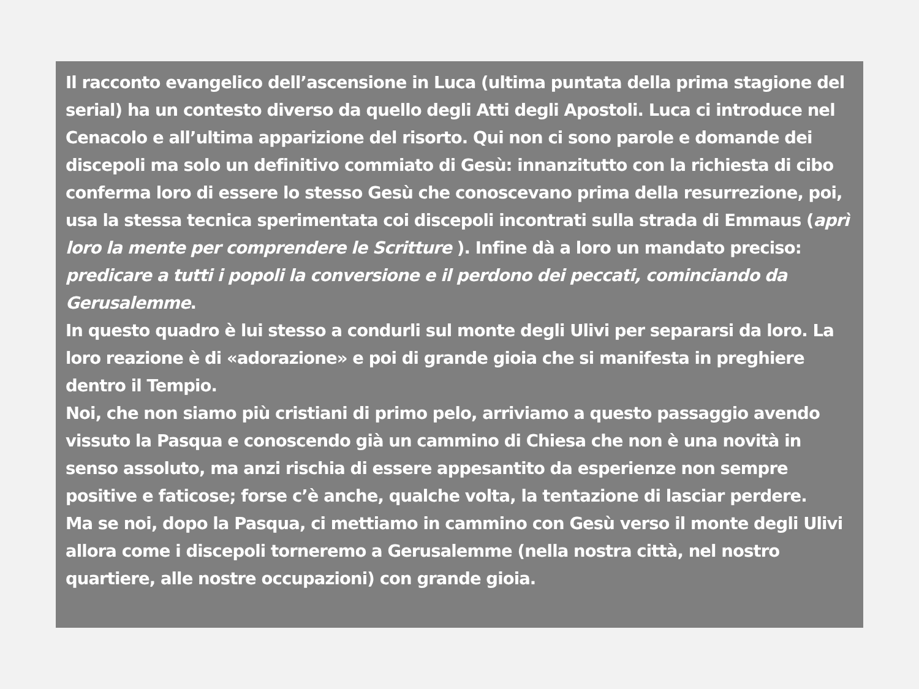Il racconto evangelico dell’ascensione in Luca (ultima puntata della prima stagione del serial) ha un contesto diverso da quello degli Atti degli Apostoli. Luca ci introduce nel Cenacolo e all’ultima apparizione del risorto. Qui non ci sono parole e domande dei discepoli ma solo un definitivo commiato di Gesù: innanzitutto con la richiesta di cibo conferma loro di essere lo stesso Gesù che conoscevano prima della resurrezione, poi, usa la stessa tecnica sperimentata coi discepoli incontrati sulla strada di Emmaus (aprì loro la mente per comprendere le Scritture ). Infine dà a loro un mandato preciso: predicare a tutti i popoli la conversione e il perdono dei peccati, cominciando da Gerusalemme.
In questo quadro è lui stesso a condurli sul monte degli Ulivi per separarsi da loro. La loro reazione è di «adorazione» e poi di grande gioia che si manifesta in preghiere dentro il Tempio.
Noi, che non siamo più cristiani di primo pelo, arriviamo a questo passaggio avendo vissuto la Pasqua e conoscendo già un cammino di Chiesa che non è una novità in senso assoluto, ma anzi rischia di essere appesantito da esperienze non sempre positive e faticose; forse c’è anche, qualche volta, la tentazione di lasciar perdere.
Ma se noi, dopo la Pasqua, ci mettiamo in cammino con Gesù verso il monte degli Ulivi allora come i discepoli torneremo a Gerusalemme (nella nostra città, nel nostro quartiere, alle nostre occupazioni) con grande gioia.